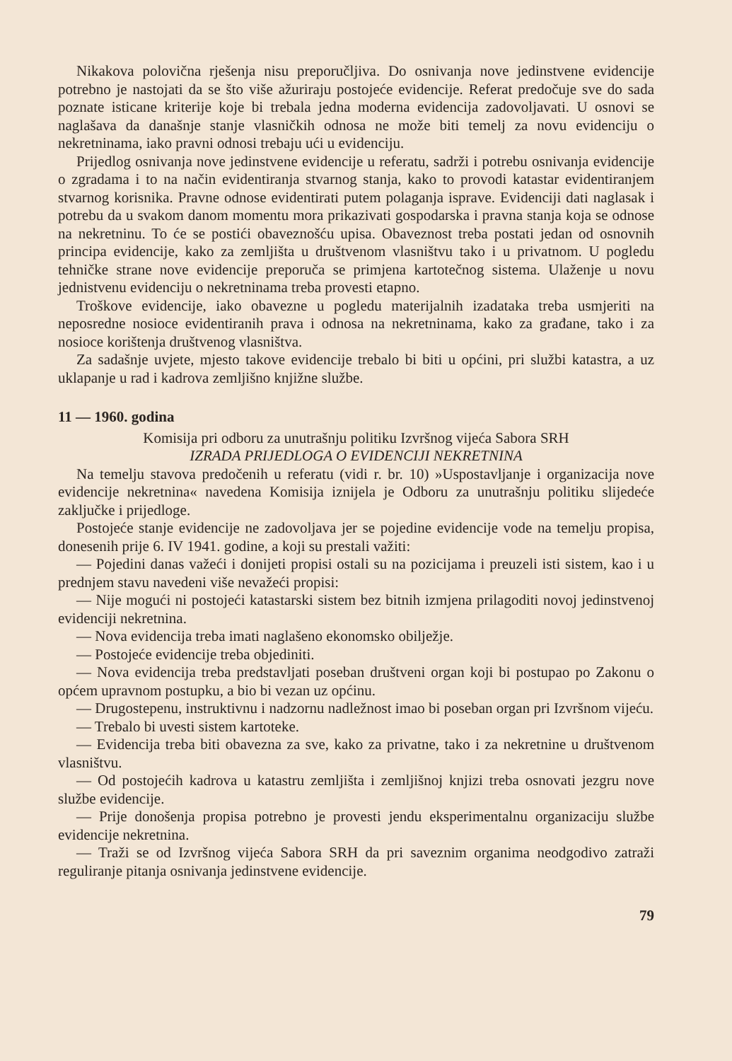Nikakova polovična rješenja nisu preporučljiva. Do osnivanja nove jedinstvene evidencije potrebno je nastojati da se što više ažuriraju postojeće evidencije. Referat predočuje sve do sada poznate isticane kriterije koje bi trebala jedna moderna evidencija zadovoljavati. U osnovi se naglašava da današnje stanje vlasničkih odnosa ne može biti temelj za novu evidenciju o nekretninama, iako pravni odnosi trebaju ući u evidenciju.
Prijedlog osnivanja nove jedinstvene evidencije u referatu, sadrži i potrebu osnivanja evidencije o zgradama i to na način evidentiranja stvarnog stanja, kako to provodi katastar evidentiranjem stvarnog korisnika. Pravne odnose evidentirati putem polaganja isprave. Evidenciji dati naglasak i potrebu da u svakom danom momentu mora prikazivati gospodarska i pravna stanja koja se odnose na nekretninu. To će se postići obaveznošću upisa. Obaveznost treba postati jedan od osnovnih principa evidencije, kako za zemljišta u društvenom vlasništvu tako i u privatnom. U pogledu tehničke strane nove evidencije preporuča se primjena kartotečnog sistema. Ulaženje u novu jednistvenu evidenciju o nekretninama treba provesti etapno.
Troškove evidencije, iako obavezne u pogledu materijalnih izadataka treba usmjeriti na neposredne nosioce evidentiranih prava i odnosa na nekretninama, kako za građane, tako i za nosioce korištenja društvenog vlasništva.
Za sadašnje uvjete, mjesto takove evidencije trebalo bi biti u općini, pri službi katastra, a uz uklapanje u rad i kadrova zemljišno knjižne službe.
11 — 1960. godina
Komisija pri odboru za unutrašnju politiku Izvršnog vijeća Sabora SRH
IZRADA PRIJEDLOGA O EVIDENCIJI NEKRETNINA
Na temelju stavova predočenih u referatu (vidi r. br. 10) »Uspostavljanje i organizacija nove evidencije nekretnina« navedena Komisija iznijela je Odboru za unutrašnju politiku slijedeće zaključke i prijedloge.
Postojeće stanje evidencije ne zadovoljava jer se pojedine evidencije vode na temelju propisa, donesenih prije 6. IV 1941. godine, a koji su prestali važiti:
— Pojedini danas važeći i donijeti propisi ostali su na pozicijama i preuzeli isti sistem, kao i u prednjem stavu navedeni više nevažeći propisi:
— Nije mogući ni postojeći katastarski sistem bez bitnih izmjena prilagoditi novoj jedinstvenoj evidenciji nekretnina.
— Nova evidencija treba imati naglašeno ekonomsko obilježje.
— Postojeće evidencije treba objediniti.
— Nova evidencija treba predstavljati poseban društveni organ koji bi postupao po Zakonu o općem upravnom postupku, a bio bi vezan uz općinu.
— Drugostepenu, instruktivnu i nadzornu nadležnost imao bi poseban organ pri Izvršnom vijeću.
— Trebalo bi uvesti sistem kartoteke.
— Evidencija treba biti obavezna za sve, kako za privatne, tako i za nekretnine u društvenom vlasništvu.
— Od postojećih kadrova u katastru zemljišta i zemljišnoj knjizi treba osnovati jezgru nove službe evidencije.
— Prije donošenja propisa potrebno je provesti jendu eksperimentalnu organizaciju službe evidencije nekretnina.
— Traži se od Izvršnog vijeća Sabora SRH da pri saveznim organima neodgodivo zatraži reguliranje pitanja osnivanja jedinstvene evidencije.
79